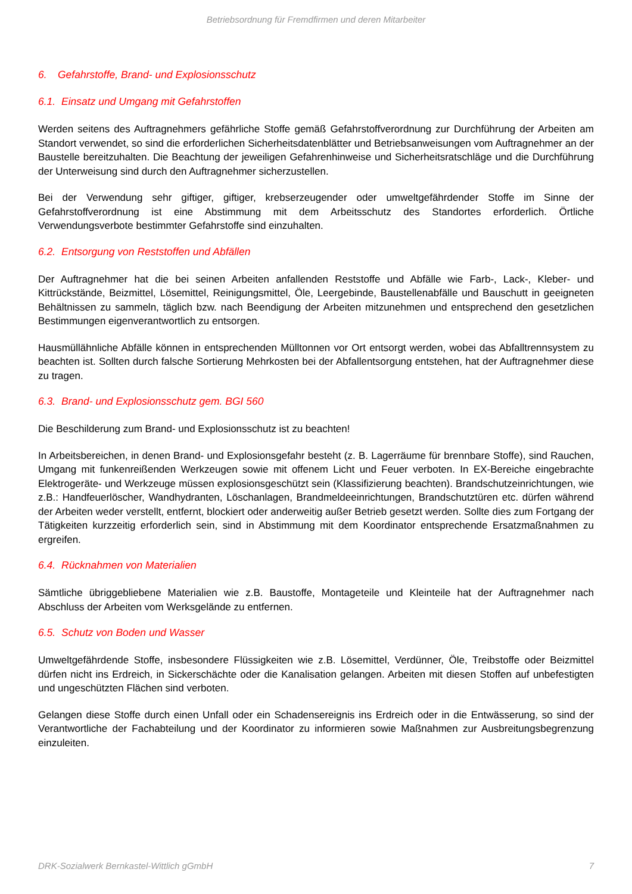Betriebsordnung für Fremdfirmen und deren Mitarbeiter
6. Gefahrstoffe, Brand- und Explosionsschutz
6.1. Einsatz und Umgang mit Gefahrstoffen
Werden seitens des Auftragnehmers gefährliche Stoffe gemäß Gefahrstoffverordnung zur Durchführung der Arbeiten am Standort verwendet, so sind die erforderlichen Sicherheitsdatenblätter und Betriebsanweisungen vom Auftragnehmer an der Baustelle bereitzuhalten. Die Beachtung der jeweiligen Gefahrenhinweise und Sicherheitsratschläge und die Durchführung der Unterweisung sind durch den Auftragnehmer sicherzustellen.
Bei der Verwendung sehr giftiger, giftiger, krebserzeugender oder umweltgefährdender Stoffe im Sinne der Gefahrstoffverordnung ist eine Abstimmung mit dem Arbeitsschutz des Standortes erforderlich. Örtliche Verwendungsverbote bestimmter Gefahrstoffe sind einzuhalten.
6.2. Entsorgung von Reststoffen und Abfällen
Der Auftragnehmer hat die bei seinen Arbeiten anfallenden Reststoffe und Abfälle wie Farb-, Lack-, Kleber- und Kittrückstände, Beizmittel, Lösemittel, Reinigungsmittel, Öle, Leergebinde, Baustellenabfälle und Bauschutt in geeigneten Behältnissen zu sammeln, täglich bzw. nach Beendigung der Arbeiten mitzunehmen und entsprechend den gesetzlichen Bestimmungen eigenverantwortlich zu entsorgen.
Hausmüllähnliche Abfälle können in entsprechenden Mülltonnen vor Ort entsorgt werden, wobei das Abfalltrennsystem zu beachten ist. Sollten durch falsche Sortierung Mehrkosten bei der Abfallentsorgung entstehen, hat der Auftragnehmer diese zu tragen.
6.3. Brand- und Explosionsschutz gem. BGI 560
Die Beschilderung zum Brand- und Explosionsschutz ist zu beachten!
In Arbeitsbereichen, in denen Brand- und Explosionsgefahr besteht (z. B. Lagerräume für brennbare Stoffe), sind Rauchen, Umgang mit funkenreißenden Werkzeugen sowie mit offenem Licht und Feuer verboten. In EX-Bereiche eingebrachte Elektrogeräte- und Werkzeuge müssen explosionsgeschützt sein (Klassifizierung beachten). Brandschutzeinrichtungen, wie z.B.: Handfeuerlöscher, Wandhydranten, Löschanlagen, Brandmeldeeinrichtungen, Brandschutztüren etc. dürfen während der Arbeiten weder verstellt, entfernt, blockiert oder anderweitig außer Betrieb gesetzt werden. Sollte dies zum Fortgang der Tätigkeiten kurzzeitig erforderlich sein, sind in Abstimmung mit dem Koordinator entsprechende Ersatzmaßnahmen zu ergreifen.
6.4. Rücknahmen von Materialien
Sämtliche übriggebliebene Materialien wie z.B. Baustoffe, Montageteile und Kleinteile hat der Auftragnehmer nach Abschluss der Arbeiten vom Werksgelände zu entfernen.
6.5. Schutz von Boden und Wasser
Umweltgefährdende Stoffe, insbesondere Flüssigkeiten wie z.B. Lösemittel, Verdünner, Öle, Treibstoffe oder Beizmittel dürfen nicht ins Erdreich, in Sickerschächte oder die Kanalisation gelangen. Arbeiten mit diesen Stoffen auf unbefestigten und ungeschützten Flächen sind verboten.
Gelangen diese Stoffe durch einen Unfall oder ein Schadensereignis ins Erdreich oder in die Entwässerung, so sind der Verantwortliche der Fachabteilung und der Koordinator zu informieren sowie Maßnahmen zur Ausbreitungsbegrenzung einzuleiten.
DRK-Sozialwerk Bernkastel-Wittlich gGmbH 7